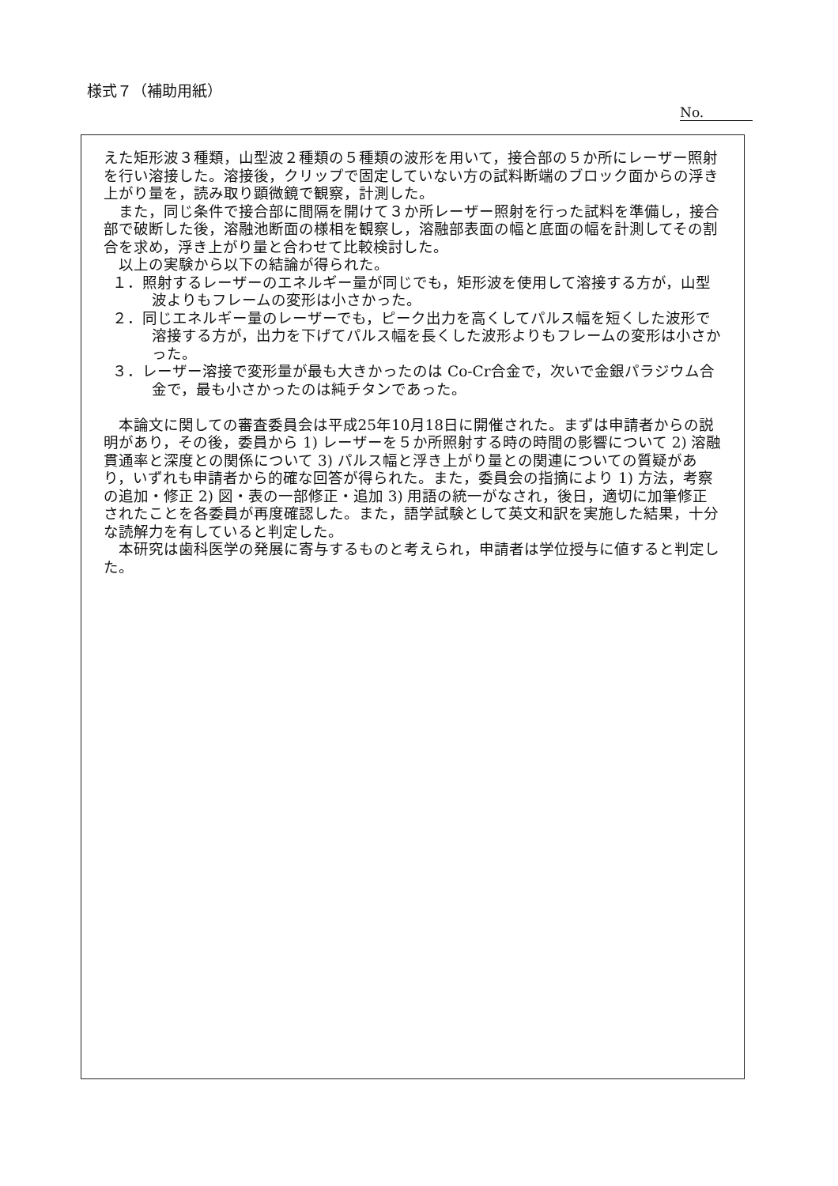様式７（補助用紙）
No.
えた矩形波３種類，山型波２種類の５種類の波形を用いて，接合部の５か所にレーザー照射を行い溶接した。溶接後，クリップで固定していない方の試料断端のブロック面からの浮き上がり量を，読み取り顕微鏡で観察，計測した。
また，同じ条件で接合部に間隔を開けて３か所レーザー照射を行った試料を準備し，接合部で破断した後，溶融池断面の様相を観察し，溶融部表面の幅と底面の幅を計測してその割合を求め，浮き上がり量と合わせて比較検討した。
以上の実験から以下の結論が得られた。
１．照射するレーザーのエネルギー量が同じでも，矩形波を使用して溶接する方が，山型波よりもフレームの変形は小さかった。
２．同じエネルギー量のレーザーでも，ピーク出力を高くしてパルス幅を短くした波形で溶接する方が，出力を下げてパルス幅を長くした波形よりもフレームの変形は小さかった。
３．レーザー溶接で変形量が最も大きかったのは Co-Cr合金で，次いで金銀パラジウム合金で，最も小さかったのは純チタンであった。
本論文に関しての審査委員会は平成25年10月18日に開催された。まずは申請者からの説明があり，その後，委員から 1) レーザーを５か所照射する時の時間の影響について 2) 溶融貫通率と深度との関係について 3) パルス幅と浮き上がり量との関連についての質疑があり，いずれも申請者から的確な回答が得られた。また，委員会の指摘により 1) 方法，考察の追加・修正 2) 図・表の一部修正・追加 3) 用語の統一がなされ，後日，適切に加筆修正されたことを各委員が再度確認した。また，語学試験として英文和訳を実施した結果，十分な読解力を有していると判定した。
本研究は歯科医学の発展に寄与するものと考えられ，申請者は学位授与に値すると判定した。